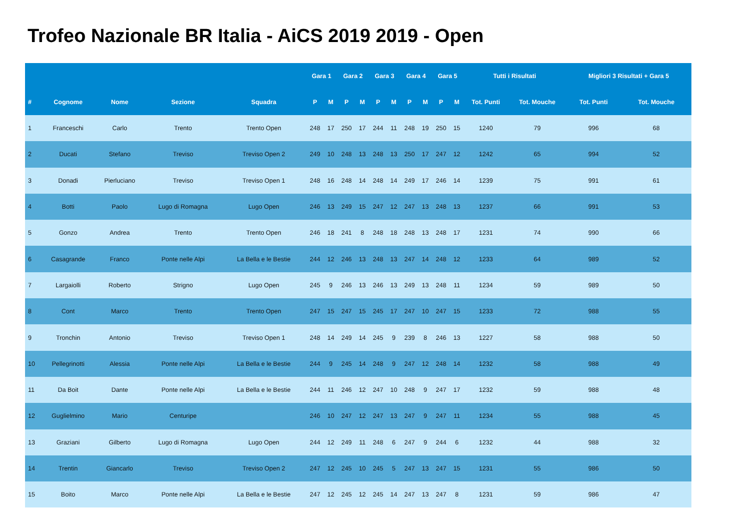Trofeo Nazionale BR Italia - AiCS 2019 2019 - Open
| | | | | | Gara 1 | | Gara 2 | | Gara 3 | | Gara 4 | | Gara 5 | | Tutti i Risultati | | Migliori 3 Risultati + Gara 5 | |
| --- | --- | --- | --- | --- | --- | --- | --- | --- | --- | --- | --- | --- | --- | --- | --- | --- | --- | --- |
| # | Cognome | Nome | Sezione | Squadra | P | M | P | M | P | M | P | M | P | M | Tot. Punti | Tot. Mouche | Tot. Punti | Tot. Mouche |
| 1 | Franceschi | Carlo | Trento | Trento Open | 248 | 17 | 250 | 17 | 244 | 11 | 248 | 19 | 250 | 15 | 1240 | 79 | 996 | 68 |
| 2 | Ducati | Stefano | Treviso | Treviso Open 2 | 249 | 10 | 248 | 13 | 248 | 13 | 250 | 17 | 247 | 12 | 1242 | 65 | 994 | 52 |
| 3 | Donadi | Pierluciano | Treviso | Treviso Open 1 | 248 | 16 | 248 | 14 | 248 | 14 | 249 | 17 | 246 | 14 | 1239 | 75 | 991 | 61 |
| 4 | Botti | Paolo | Lugo di Romagna | Lugo Open | 246 | 13 | 249 | 15 | 247 | 12 | 247 | 13 | 248 | 13 | 1237 | 66 | 991 | 53 |
| 5 | Gonzo | Andrea | Trento | Trento Open | 246 | 18 | 241 | 8 | 248 | 18 | 248 | 13 | 248 | 17 | 1231 | 74 | 990 | 66 |
| 6 | Casagrande | Franco | Ponte nelle Alpi | La Bella e le Bestie | 244 | 12 | 246 | 13 | 248 | 13 | 247 | 14 | 248 | 12 | 1233 | 64 | 989 | 52 |
| 7 | Largaiolli | Roberto | Strigno | Lugo Open | 245 | 9 | 246 | 13 | 246 | 13 | 249 | 13 | 248 | 11 | 1234 | 59 | 989 | 50 |
| 8 | Cont | Marco | Trento | Trento Open | 247 | 15 | 247 | 15 | 245 | 17 | 247 | 10 | 247 | 15 | 1233 | 72 | 988 | 55 |
| 9 | Tronchin | Antonio | Treviso | Treviso Open 1 | 248 | 14 | 249 | 14 | 245 | 9 | 239 | 8 | 246 | 13 | 1227 | 58 | 988 | 50 |
| 10 | Pellegrinotti | Alessia | Ponte nelle Alpi | La Bella e le Bestie | 244 | 9 | 245 | 14 | 248 | 9 | 247 | 12 | 248 | 14 | 1232 | 58 | 988 | 49 |
| 11 | Da Boit | Dante | Ponte nelle Alpi | La Bella e le Bestie | 244 | 11 | 246 | 12 | 247 | 10 | 248 | 9 | 247 | 17 | 1232 | 59 | 988 | 48 |
| 12 | Guglielmino | Mario | Centuripe | | 246 | 10 | 247 | 12 | 247 | 13 | 247 | 9 | 247 | 11 | 1234 | 55 | 988 | 45 |
| 13 | Graziani | Gilberto | Lugo di Romagna | Lugo Open | 244 | 12 | 249 | 11 | 248 | 6 | 247 | 9 | 244 | 6 | 1232 | 44 | 988 | 32 |
| 14 | Trentin | Giancarlo | Treviso | Treviso Open 2 | 247 | 12 | 245 | 10 | 245 | 5 | 247 | 13 | 247 | 15 | 1231 | 55 | 986 | 50 |
| 15 | Boito | Marco | Ponte nelle Alpi | La Bella e le Bestie | 247 | 12 | 245 | 12 | 245 | 14 | 247 | 13 | 247 | 8 | 1231 | 59 | 986 | 47 |